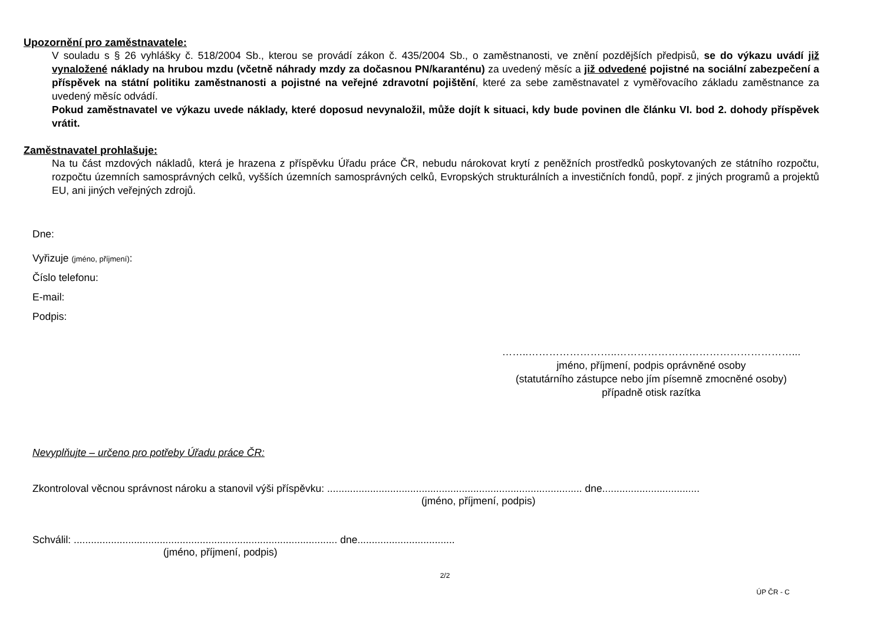Upozornění pro zaměstnavatele:
V souladu s § 26 vyhlášky č. 518/2004 Sb., kterou se provádí zákon č. 435/2004 Sb., o zaměstnanosti, ve znění pozdějších předpisů, se do výkazu uvádí již vynaložené náklady na hrubou mzdu (včetně náhrady mzdy za dočasnou PN/karanténu) za uvedený měsíc a již odvedené pojistné na sociální zabezpečení a příspěvek na státní politiku zaměstnanosti a pojistné na veřejné zdravotní pojištění, které za sebe zaměstnavatel z vyměřovacího základu zaměstnance za uvedený měsíc odvádí.
Pokud zaměstnavatel ve výkazu uvede náklady, které doposud nevynaložil, může dojít k situaci, kdy bude povinen dle článku VI. bod 2. dohody příspěvek vrátit.
Zaměstnavatel prohlašuje:
Na tu část mzdových nákladů, která je hrazena z příspěvku Úřadu práce ČR, nebudu nárokovat krytí z peněžních prostředků poskytovaných ze státního rozpočtu, rozpočtu územních samosprávných celků, vyšších územních samosprávných celků, Evropských strukturálních a investičních fondů, popř. z jiných programů a projektů EU, ani jiných veřejných zdrojů.
Dne:
Vyřizuje (jméno, příjmení):
Číslo telefonu:
E-mail:
Podpis:
……..……………………..……………………………………………...
jméno, příjmení, podpis oprávněné osoby
(statutárního zástupce nebo jím písemně zmocněné osoby)
případně otisk razítka
Nevyplňujte – určeno pro potřeby Úřadu práce ČR:
Zkontroloval věcnou správnost nároku a stanovil výši příspěvku: ......................................................................................... dne..................................
(jméno, příjmení, podpis)
Schválil: ............................................................................................ dne..................................
(jméno, příjmení, podpis)
2/2
ÚP ČR - C